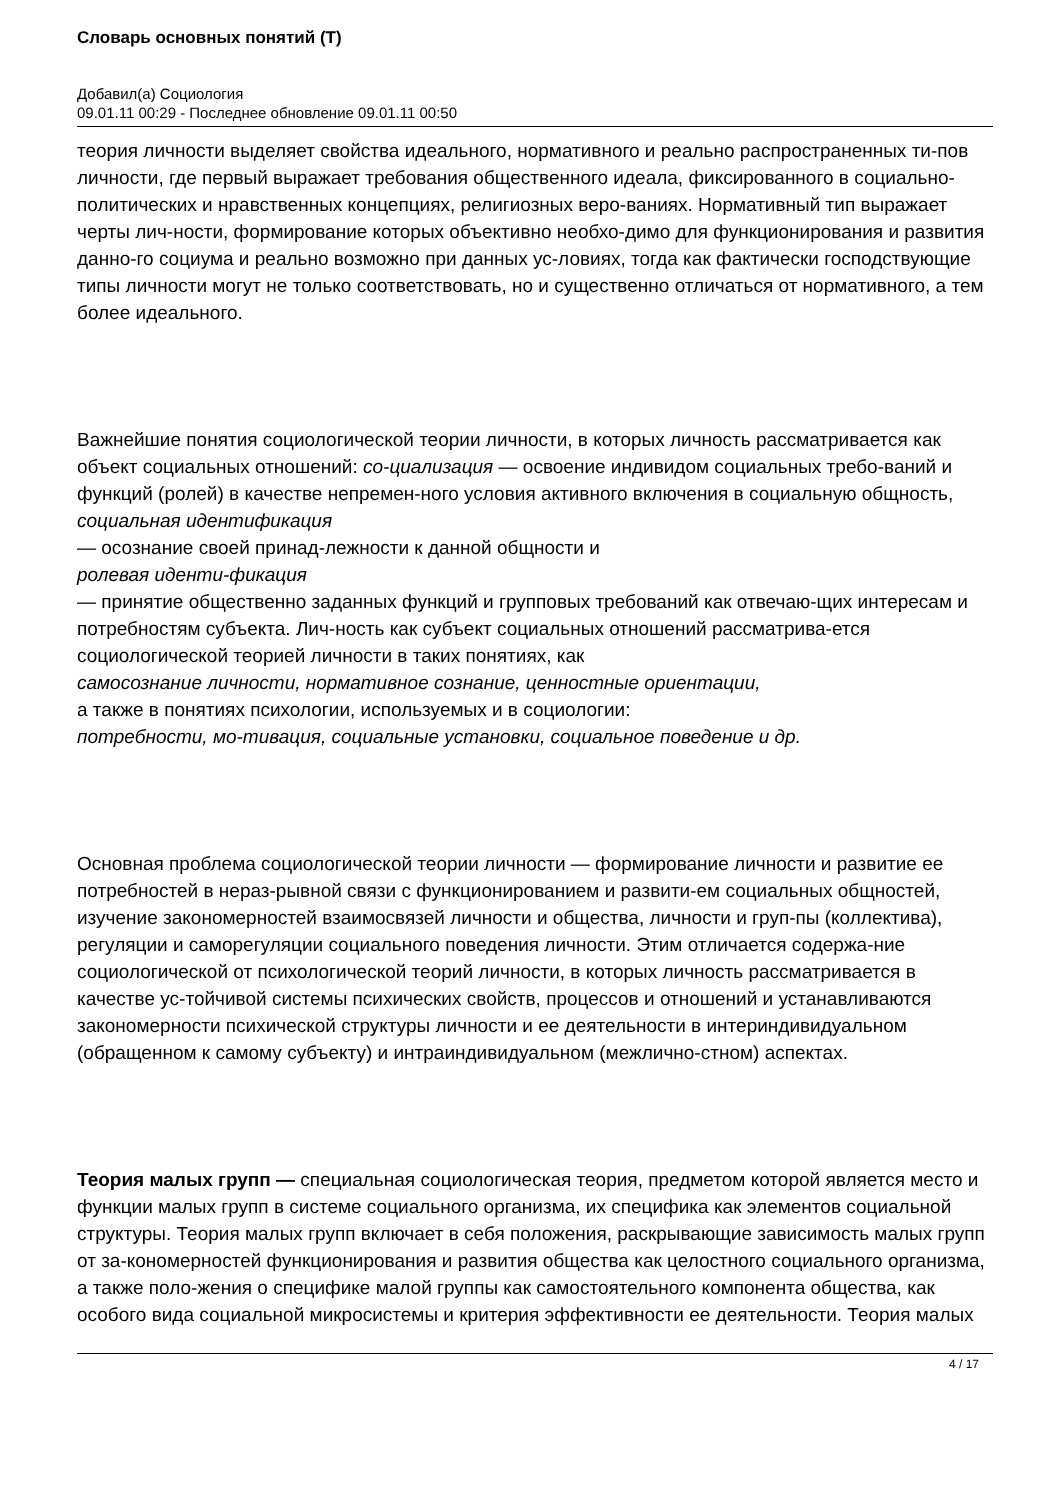Словарь основных понятий (Т)
Добавил(а) Социология
09.01.11 00:29 - Последнее обновление 09.01.11 00:50
теория личности выделяет свойства идеального, нормативного и реально распространенных ти-пов личности, где первый выражает требования общественного идеала, фиксированного в социально-политических и нравственных концепциях, религиозных веро-ваниях. Нормативный тип выражает черты лич-ности, формирование которых объективно необхо-димо для функционирования и развития данно-го социума и реально возможно при данных ус-ловиях, тогда как фактически господствующие типы личности могут не только соответствовать, но и существенно отличаться от нормативного, а тем более идеального.
Важнейшие понятия социологической теории личности, в которых личность рассматривается как объект социальных отношений: со-циализация — освоение индивидом социальных требо-ваний и функций (ролей) в качестве непремен-ного условия активного включения в социальную общность,
социальная идентификация
— осознание своей принад-лежности к данной общности и
ролевая иденти-фикация
— принятие общественно заданных функций и групповых требований как отвечаю-щих интересам и потребностям субъекта. Лич-ность как субъект социальных отношений рассматрива-ется социологической теорией личности в таких понятиях, как
самосознание личности, нормативное сознание, ценностные ориентации,
а также в понятиях психологии, используемых и в социологии:
потребности, мо-тивация, социальные установки, социальное поведение и др.
Основная проблема социологической теории личности — формирование личности и развитие ее потребностей в нераз-рывной связи с функционированием и развити-ем социальных общностей, изучение закономерностей взаимосвязей личности и общества, личности и груп-пы (коллектива), регуляции и саморегуляции социального поведения личности. Этим отличается содержа-ние социологической от психологической теорий личности, в которых личность рассматривается в качестве ус-тойчивой системы психических свойств, процессов и отношений и устанавливаются закономерности психической структуры личности и ее деятельности в интериндивидуальном (обращенном к самому субъекту) и интраиндивидуальном (межлично-стном) аспектах.
Теория малых групп — специальная социологическая теория, предметом которой является место и функции малых групп в системе социального организма, их специфика как элементов социальной структуры. Теория малых групп включает в себя положения, раскрывающие зависимость малых групп от за-кономерностей функционирования и развития общества как целостного социального организма, а также поло-жения о специфике малой группы как самостоятельного компонента общества, как особого вида социальной микросистемы и критерия эффективности ее деятельности. Теория малых
4 / 17